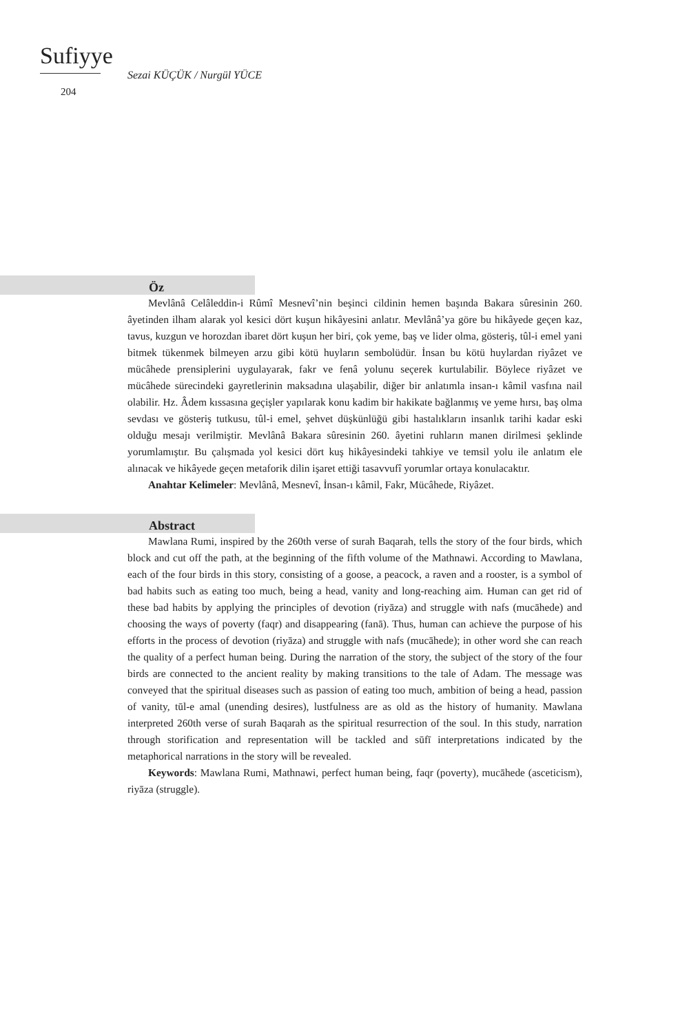Sufiyye
204
Sezai KÜÇÜK / Nurgül YÜCE
Öz
Mevlânâ Celâleddin-i Rûmî Mesnevî’nin beşinci cildinin hemen başında Bakara sûresinin 260. âyetinden ilham alarak yol kesici dört kuşun hikâyesini anlatır. Mevlânâ’ya göre bu hikâyede geçen kaz, tavus, kuzgun ve horozdan ibaret dört kuşun her biri, çok yeme, baş ve lider olma, gösteriş, tûl-i emel yani bitmek tükenmek bilmeyen arzu gibi kötü huyların sembolüdür. İnsan bu kötü huylardan riyâzet ve mücâhede prensiplerini uygulayarak, fakr ve fenâ yolunu seçerek kurtulabilir. Böylece riyâzet ve mücâhede sürecindeki gayretlerinin maksadına ulaşabilir, diğer bir anlatımla insan-ı kâmil vasfına nail olabilir. Hz. Âdem kıssasına geçişler yapılarak konu kadim bir hakikate bağlanmış ve yeme hırsı, baş olma sevdası ve gösteriş tutkusu, tûl-i emel, şehvet düşkünlüğü gibi hastalıkların insanlık tarihi kadar eski olduğu mesajı verilmiştir. Mevlânâ Bakara sûresinin 260. âyetini ruhların manen dirilmesi şeklinde yorumlamıştır. Bu çalışmada yol kesici dört kuş hikâyesindeki tahkiye ve temsil yolu ile anlatım ele alınacak ve hikâyede geçen metaforik dilin işaret ettiği tasavvufî yorumlar ortaya konulacaktır.
Anahtar Kelimeler: Mevlânâ, Mesnevî, İnsan-ı kâmil, Fakr, Mücâhede, Riyâzet.
Abstract
Mawlana Rumi, inspired by the 260th verse of surah Baqarah, tells the story of the four birds, which block and cut off the path, at the beginning of the fifth volume of the Mathnawi. According to Mawlana, each of the four birds in this story, consisting of a goose, a peacock, a raven and a rooster, is a symbol of bad habits such as eating too much, being a head, vanity and long-reaching aim. Human can get rid of these bad habits by applying the principles of devotion (riyāza) and struggle with nafs (mucāhede) and choosing the ways of poverty (faqr) and disappearing (fanā). Thus, human can achieve the purpose of his efforts in the process of devotion (riyāza) and struggle with nafs (mucāhede); in other word she can reach the quality of a perfect human being. During the narration of the story, the subject of the story of the four birds are connected to the ancient reality by making transitions to the tale of Adam. The message was conveyed that the spiritual diseases such as passion of eating too much, ambition of being a head, passion of vanity, tūl-e amal (unending desires), lustfulness are as old as the history of humanity. Mawlana interpreted 260th verse of surah Baqarah as the spiritual resurrection of the soul. In this study, narration through storification and representation will be tackled and sūfī interpretations indicated by the metaphorical narrations in the story will be revealed.
Keywords: Mawlana Rumi, Mathnawi, perfect human being, faqr (poverty), mucāhede (asceticism), riyāza (struggle).